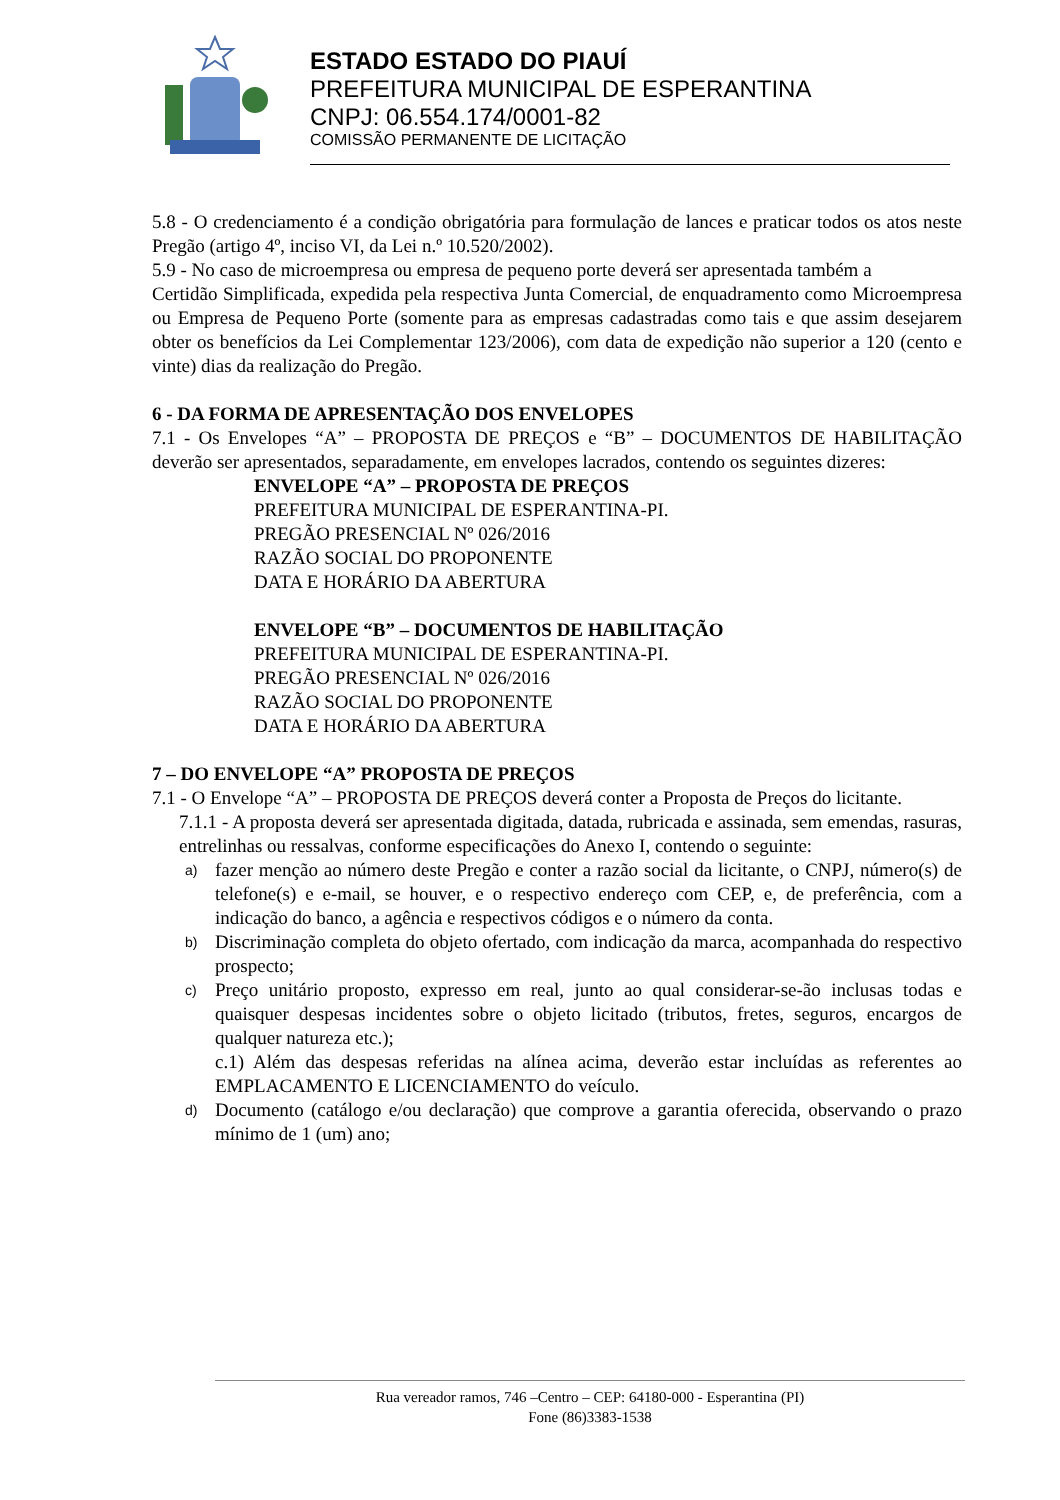ESTADO ESTADO DO PIAUÍ
PREFEITURA MUNICIPAL DE ESPERANTINA
CNPJ: 06.554.174/0001-82
COMISSÃO PERMANENTE DE LICITAÇÃO
5.8 - O credenciamento é a condição obrigatória para formulação de lances e praticar todos os atos neste Pregão (artigo 4º, inciso VI, da Lei n.º 10.520/2002).
5.9 - No caso de microempresa ou empresa de pequeno porte deverá ser apresentada também a
Certidão Simplificada, expedida pela respectiva Junta Comercial, de enquadramento como Microempresa ou Empresa de Pequeno Porte (somente para as empresas cadastradas como tais e que assim desejarem obter os benefícios da Lei Complementar 123/2006), com data de expedição não superior a 120 (cento e vinte) dias da realização do Pregão.
6 - DA FORMA DE APRESENTAÇÃO DOS ENVELOPES
7.1 - Os Envelopes “A” – PROPOSTA DE PREÇOS e “B” – DOCUMENTOS DE HABILITAÇÃO deverão ser apresentados, separadamente, em envelopes lacrados, contendo os seguintes dizeres:
ENVELOPE “A” – PROPOSTA DE PREÇOS
PREFEITURA MUNICIPAL DE ESPERANTINA-PI.
PREGÃO PRESENCIAL Nº 026/2016
RAZÃO SOCIAL DO PROPONENTE
DATA E HORÁRIO DA ABERTURA
ENVELOPE “B” – DOCUMENTOS DE HABILITAÇÃO
PREFEITURA MUNICIPAL DE ESPERANTINA-PI.
PREGÃO PRESENCIAL Nº 026/2016
RAZÃO SOCIAL DO PROPONENTE
DATA E HORÁRIO DA ABERTURA
7 – DO ENVELOPE “A” PROPOSTA DE PREÇOS
7.1 - O Envelope “A” – PROPOSTA DE PREÇOS deverá conter a Proposta de Preços do licitante.
7.1.1 - A proposta deverá ser apresentada digitada, datada, rubricada e assinada, sem emendas, rasuras, entrelinhas ou ressalvas, conforme especificações do Anexo I, contendo o seguinte:
a)
fazer menção ao número deste Pregão e conter a razão social da licitante, o CNPJ, número(s) de telefone(s) e e-mail, se houver, e o respectivo endereço com CEP, e, de preferência, com a indicação do banco, a agência e respectivos códigos e o número da conta.
b)
Discriminação completa do objeto ofertado, com indicação da marca, acompanhada do respectivo prospecto;
c)
Preço unitário proposto, expresso em real, junto ao qual considerar-se-ão inclusas todas e quaisquer despesas incidentes sobre o objeto licitado (tributos, fretes, seguros, encargos de qualquer natureza etc.);
c.1) Além das despesas referidas na alínea acima, deverão estar incluídas as referentes ao EMPLACAMENTO E LICENCIAMENTO do veículo.
d)
Documento (catálogo e/ou declaração) que comprove a garantia oferecida, observando o prazo mínimo de 1 (um) ano;
Rua vereador ramos, 746 –Centro – CEP: 64180-000 - Esperantina (PI)
Fone (86)3383-1538